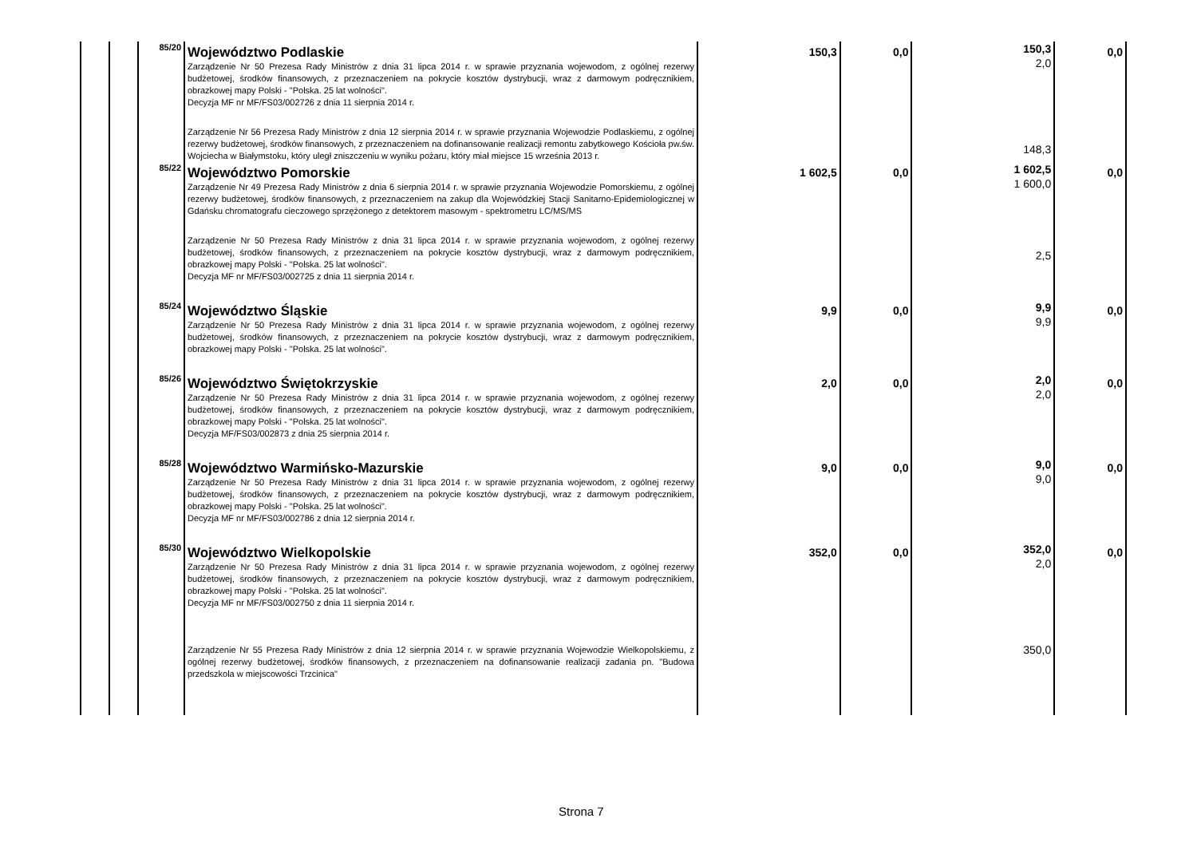| | | 85/20 | Województwo Podlaskie Zarządzenie Nr 50 Prezesa Rady Ministrów z dnia 31 lipca 2014 r. w sprawie przyznania wojewodom, z ogólnej rezerwy budżetowej, środków finansowych, z przeznaczeniem na pokrycie kosztów dystrybucji, wraz z darmowym podręcznikiem, obrazkowej mapy Polski - "Polska. 25 lat wolności". Decyzja MF nr MF/FS03/002726 z dnia 11 sierpnia 2014 r. Zarządzenie Nr 56 Prezesa Rady Ministrów z dnia 12 sierpnia 2014 r. w sprawie przyznania Wojewodzie Podlaskiemu, z ogólnej rezerwy budżetowej, środków finansowych, z przeznaczeniem na dofinansowanie realizacji remontu zabytkowego Kościoła pw.św. Wojciecha w Białymstoku, który uległ zniszczeniu w wyniku pożaru, który miał miejsce 15 września 2013 r. | 150,3 | 0,0 | 150,3 2,0 148,3 | 0,0 |
| | | 85/22 | Województwo Pomorskie Zarządzenie Nr 49 Prezesa Rady Ministrów z dnia 6 sierpnia 2014 r. w sprawie przyznania Wojewodzie Pomorskiemu, z ogólnej rezerwy budżetowej, środków finansowych, z przeznaczeniem na zakup dla Wojewódzkiej Stacji Sanitarno-Epidemiologicznej w Gdańsku chromatografu cieczowego sprzężonego z detektorem masowym - spektrometru LC/MS/MS Zarządzenie Nr 50 Prezesa Rady Ministrów z dnia 31 lipca 2014 r. w sprawie przyznania wojewodom, z ogólnej rezerwy budżetowej, środków finansowych, z przeznaczeniem na pokrycie kosztów dystrybucji, wraz z darmowym podręcznikiem, obrazkowej mapy Polski - "Polska. 25 lat wolności". Decyzja MF nr MF/FS03/002725 z dnia 11 sierpnia 2014 r. | 1 602,5 | 0,0 | 1 602,5 1 600,0 2,5 | 0,0 |
| | | 85/24 | Województwo Śląskie Zarządzenie Nr 50 Prezesa Rady Ministrów z dnia 31 lipca 2014 r. w sprawie przyznania wojewodom, z ogólnej rezerwy budżetowej, środków finansowych, z przeznaczeniem na pokrycie kosztów dystrybucji, wraz z darmowym podręcznikiem, obrazkowej mapy Polski - "Polska. 25 lat wolności". | 9,9 | 0,0 | 9,9 9,9 | 0,0 |
| | | 85/26 | Województwo Świętokrzyskie Zarządzenie Nr 50 Prezesa Rady Ministrów z dnia 31 lipca 2014 r. w sprawie przyznania wojewodom, z ogólnej rezerwy budżetowej, środków finansowych, z przeznaczeniem na pokrycie kosztów dystrybucji, wraz z darmowym podręcznikiem, obrazkowej mapy Polski - "Polska. 25 lat wolności". Decyzja MF/FS03/002873 z dnia 25 sierpnia 2014 r. | 2,0 | 0,0 | 2,0 2,0 | 0,0 |
| | | 85/28 | Województwo Warmińsko-Mazurskie Zarządzenie Nr 50 Prezesa Rady Ministrów z dnia 31 lipca 2014 r. w sprawie przyznania wojewodom, z ogólnej rezerwy budżetowej, środków finansowych, z przeznaczeniem na pokrycie kosztów dystrybucji, wraz z darmowym podręcznikiem, obrazkowej mapy Polski - "Polska. 25 lat wolności". Decyzja MF nr MF/FS03/002786 z dnia 12 sierpnia 2014 r. | 9,0 | 0,0 | 9,0 9,0 | 0,0 |
| | | 85/30 | Województwo Wielkopolskie Zarządzenie Nr 50 Prezesa Rady Ministrów z dnia 31 lipca 2014 r. w sprawie przyznania wojewodom, z ogólnej rezerwy budżetowej, środków finansowych, z przeznaczeniem na pokrycie kosztów dystrybucji, wraz z darmowym podręcznikiem, obrazkowej mapy Polski - "Polska. 25 lat wolności". Decyzja MF nr MF/FS03/002750 z dnia 11 sierpnia 2014 r. Zarządzenie Nr 55 Prezesa Rady Ministrów z dnia 12 sierpnia 2014 r. w sprawie przyznania Wojewodzie Wielkopolskiemu, z ogólnej rezerwy budżetowej, środków finansowych, z przeznaczeniem na dofinansowanie realizacji zadania pn. "Budowa przedszkola w miejscowości Trzcinica" | 352,0 | 0,0 | 352,0 2,0 350,0 | 0,0 |
Strona 7